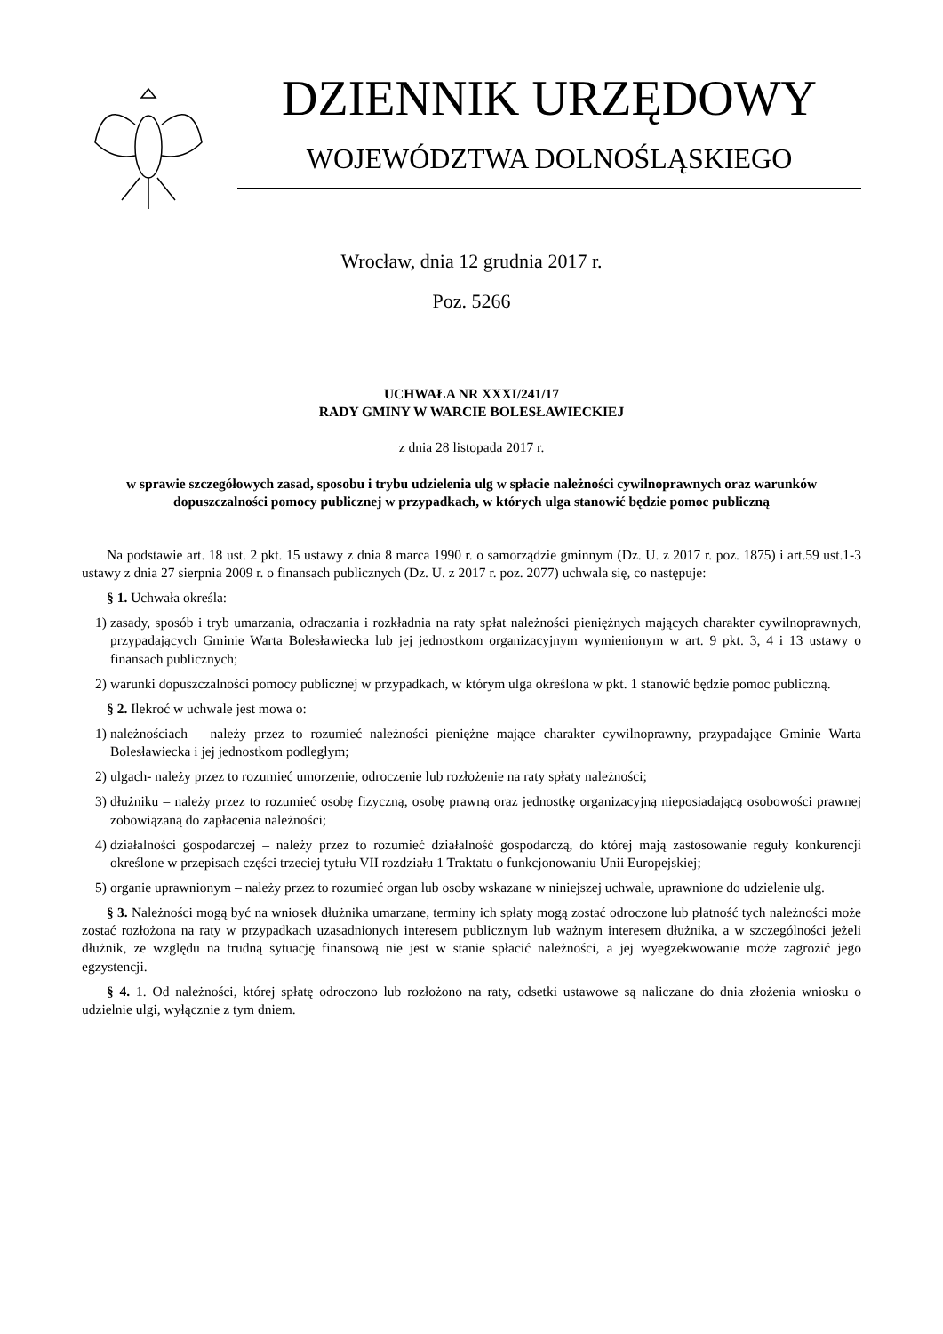DZIENNIK URZĘDOWY
WOJEWÓDZTWA DOLNOŚLĄSKIEGO
Wrocław, dnia 12 grudnia 2017 r.
Poz. 5266
UCHWAŁA NR XXXI/241/17
RADY GMINY W WARCIE BOLESŁAWIECKIEJ
z dnia 28 listopada 2017 r.
w sprawie szczegółowych zasad, sposobu i trybu udzielenia ulg w spłacie należności cywilnoprawnych oraz warunków dopuszczalności pomocy publicznej w przypadkach, w których ulga stanowić będzie pomoc publiczną
Na podstawie art. 18 ust. 2 pkt. 15 ustawy z dnia 8 marca 1990 r. o samorządzie gminnym (Dz. U. z 2017 r. poz. 1875) i art.59 ust.1-3 ustawy z dnia 27 sierpnia 2009 r. o finansach publicznych (Dz. U. z 2017 r. poz. 2077) uchwala się, co następuje:
§ 1. Uchwała określa:
1) zasady, sposób i tryb umarzania, odraczania i rozkładnia na raty spłat należności pieniężnych mających charakter cywilnoprawnych, przypadających Gminie Warta Bolesławiecka lub jej jednostkom organizacyjnym wymienionym w art. 9 pkt. 3, 4 i 13 ustawy o finansach publicznych;
2) warunki dopuszczalności pomocy publicznej w przypadkach, w którym ulga określona w pkt. 1 stanowić będzie pomoc publiczną.
§ 2. Ilekroć w uchwale jest mowa o:
1) należnościach – należy przez to rozumieć należności pieniężne mające charakter cywilnoprawny, przypadające Gminie Warta Bolesławiecka i jej jednostkom podległym;
2) ulgach- należy przez to rozumieć umorzenie, odroczenie lub rozłożenie na raty spłaty należności;
3) dłużniku – należy przez to rozumieć osobę fizyczną, osobę prawną oraz jednostkę organizacyjną nieposiadającą osobowości prawnej zobowiązaną do zapłacenia należności;
4) działalności gospodarczej – należy przez to rozumieć działalność gospodarczą, do której mają zastosowanie reguły konkurencji określone w przepisach części trzeciej tytułu VII rozdziału 1 Traktatu o funkcjonowaniu Unii Europejskiej;
5) organie uprawnionym – należy przez to rozumieć organ lub osoby wskazane w niniejszej uchwale, uprawnione do udzielenie ulg.
§ 3. Należności mogą być na wniosek dłużnika umarzane, terminy ich spłaty mogą zostać odroczone lub płatność tych należności może zostać rozłożona na raty w przypadkach uzasadnionych interesem publicznym lub ważnym interesem dłużnika, a w szczególności jeżeli dłużnik, ze względu na trudną sytuację finansową nie jest w stanie spłacić należności, a jej wyegzekwowanie może zagrozić jego egzystencji.
§ 4. 1. Od należności, której spłatę odroczono lub rozłożono na raty, odsetki ustawowe są naliczane do dnia złożenia wniosku o udzielnie ulgi, wyłącznie z tym dniem.